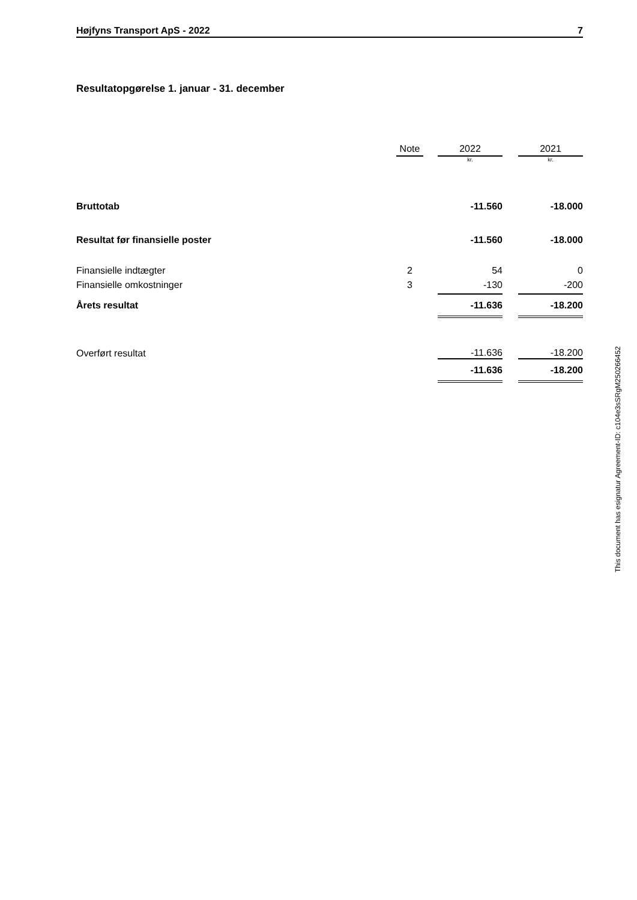Højfyns Transport ApS - 2022 7
Resultatopgørelse 1. januar - 31. december
| | Note | | 2022 | | 2021 |
| | | | kr. | | kr. |
| Bruttotab | | | -11.560 | | -18.000 |
| Resultat før finansielle poster | | | -11.560 | | -18.000 |
| Finansielle indtægter | 2 | | 54 | | 0 |
| Finansielle omkostninger | 3 | | -130 | | -200 |
| Årets resultat | | | -11.636 | | -18.200 |
| Overført resultat | | | -11.636 | | -18.200 |
| | | | -11.636 | | -18.200 |
This document has esignatur Agreement-ID: c104e3sSRgM250266452